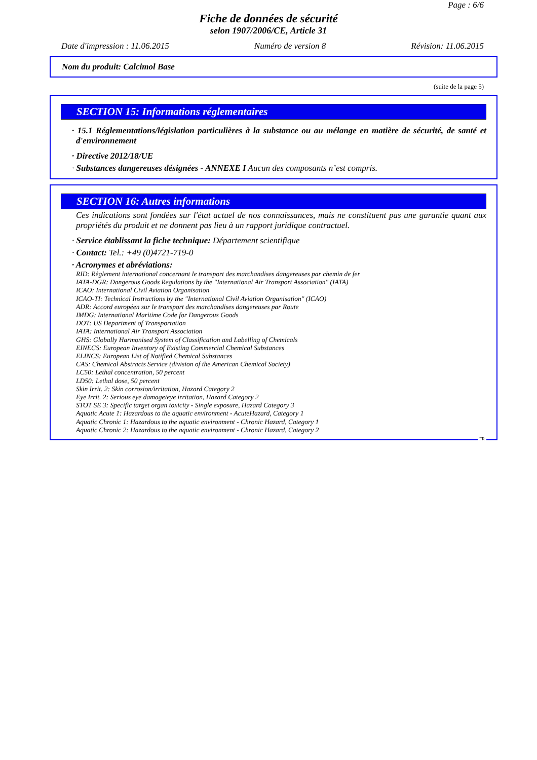Page : 6/6
Fiche de données de sécurité
selon 1907/2006/CE, Article 31
Date d'impression : 11.06.2015 Numéro de version 8 Révision: 11.06.2015
Nom du produit: Calcimol Base
(suite de la page 5)
SECTION 15: Informations réglementaires
· 15.1 Réglementations/législation particulières à la substance ou au mélange en matière de sécurité, de santé et d'environnement
· Directive 2012/18/UE
· Substances dangereuses désignées - ANNEXE I Aucun des composants n’est compris.
SECTION 16: Autres informations
Ces indications sont fondées sur l'état actuel de nos connaissances, mais ne constituent pas une garantie quant aux propriétés du produit et ne donnent pas lieu à un rapport juridique contractuel.
· Service établissant la fiche technique: Département scientifique
· Contact: Tel.: +49 (0)4721-719-0
· Acronymes et abréviations:
RID: Règlement international concernant le transport des marchandises dangereuses par chemin de fer
IATA-DGR: Dangerous Goods Regulations by the "International Air Transport Association" (IATA)
ICAO: International Civil Aviation Organisation
ICAO-TI: Technical Instructions by the "International Civil Aviation Organisation" (ICAO)
ADR: Accord européen sur le transport des marchandises dangereuses par Route
IMDG: International Maritime Code for Dangerous Goods
DOT: US Department of Transportation
IATA: International Air Transport Association
GHS: Globally Harmonised System of Classification and Labelling of Chemicals
EINECS: European Inventory of Existing Commercial Chemical Substances
ELINCS: European List of Notified Chemical Substances
CAS: Chemical Abstracts Service (division of the American Chemical Society)
LC50: Lethal concentration, 50 percent
LD50: Lethal dose, 50 percent
Skin Irrit. 2: Skin corrosion/irritation, Hazard Category 2
Eye Irrit. 2: Serious eye damage/eye irritation, Hazard Category 2
STOT SE 3: Specific target organ toxicity - Single exposure, Hazard Category 3
Aquatic Acute 1: Hazardous to the aquatic environment - AcuteHazard, Category 1
Aquatic Chronic 1: Hazardous to the aquatic environment - Chronic Hazard, Category 1
Aquatic Chronic 2: Hazardous to the aquatic environment - Chronic Hazard, Category 2
FR